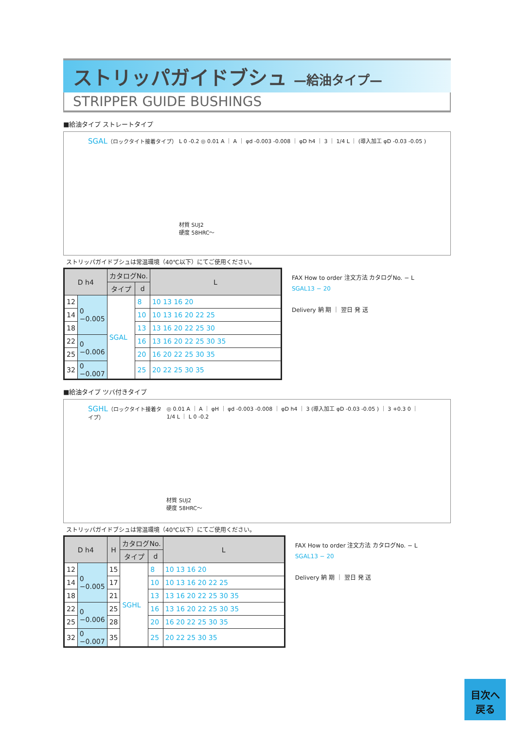ストリッパガイドブシュ —給油タイプ—
STRIPPER GUIDE BUSHINGS
■給油タイプ ストレートタイプ
SGAL（ロックタイト接着タイプ） L 0 -0.2 ◎ 0.01 A ｜ A ｜ φd -0.003 -0.008 ｜ φD h4 ｜ 3 ｜ 1/4 L ｜ (導入加工 φD -0.03 -0.05 )
材質 SUJ2
硬度 58HRC～
ストリッパガイドブシュは常温環境（40℃以下）にてご使用ください。
| D h4 | | カタログNo. | | L |
| --- | --- | --- | --- | --- |
| | | タイプ | d | |
| 12 | 0 −0.005 | SGAL | 8 | 10 13 16 20 |
| 14 | | | 10 | 10 13 16 20 22 25 |
| 18 | | | 13 | 13 16 20 22 25 30 |
| 22 | 0 −0.006 | | 16 | 13 16 20 22 25 30 35 |
| 25 | | | 20 | 16 20 22 25 30 35 |
| 32 | 0 −0.007 | | 25 | 20 22 25 30 35 |
FAX How to order 注文方法 カタログNo. − L
SGAL13 − 20
Delivery 納 期 ｜ 翌日 発 送
■給油タイプ ツバ付きタイプ
SGHL（ロックタイト接着タイプ） ◎ 0.01 A ｜ A ｜ φH ｜ φd -0.003 -0.008 ｜ φD h4 ｜ 3 (導入加工 φD -0.03 -0.05 ) ｜ 3 +0.3 0 ｜ 1/4 L ｜ L 0 -0.2
材質 SUJ2
硬度 58HRC～
ストリッパガイドブシュは常温環境（40℃以下）にてご使用ください。
| D h4 | | H | カタログNo. | | L |
| --- | --- | --- | --- | --- | --- |
| | | | タイプ | d | |
| 12 | 0 −0.005 | 15 | SGHL | 8 | 10 13 16 20 |
| 14 | | 17 | | 10 | 10 13 16 20 22 25 |
| 18 | | 21 | | 13 | 13 16 20 22 25 30 35 |
| 22 | 0 −0.006 | 25 | | 16 | 13 16 20 22 25 30 35 |
| 25 | | 28 | | 20 | 16 20 22 25 30 35 |
| 32 | 0 −0.007 | 35 | | 25 | 20 22 25 30 35 |
FAX How to order 注文方法 カタログNo. − L
SGAL13 − 20
Delivery 納 期 ｜ 翌日 発 送
目次へ
戻る